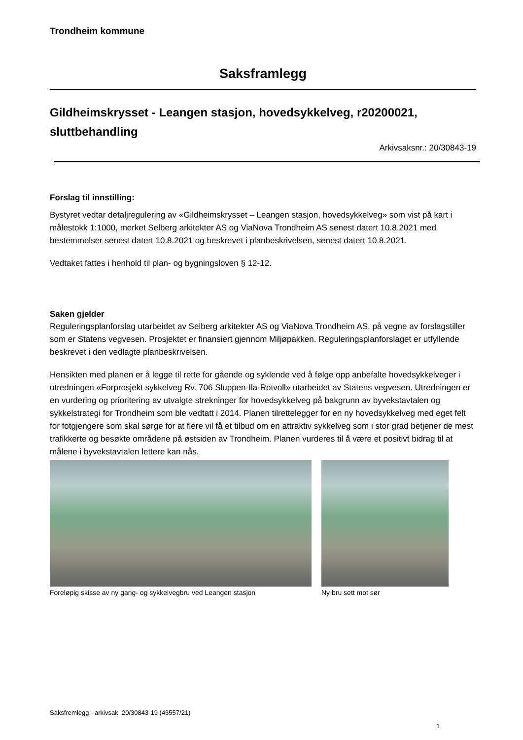Trondheim kommune
Saksframlegg
Gildheimskrysset - Leangen stasjon, hovedsykkelveg, r20200021, sluttbehandling
Arkivsaksnr.: 20/30843-19
Forslag til innstilling:
Bystyret vedtar detaljregulering av «Gildheimskrysset – Leangen stasjon, hovedsykkelveg» som vist på kart i målestokk 1:1000, merket Selberg arkitekter AS og ViaNova Trondheim AS senest datert 10.8.2021 med bestemmelser senest datert 10.8.2021 og beskrevet i planbeskrivelsen, senest datert 10.8.2021.
Vedtaket fattes i henhold til plan- og bygningsloven § 12-12.
Saken gjelder
Reguleringsplanforslag utarbeidet av Selberg arkitekter AS og ViaNova Trondheim AS, på vegne av forslagstiller som er Statens vegvesen. Prosjektet er finansiert gjennom Miljøpakken. Reguleringsplanforslaget er utfyllende beskrevet i den vedlagte planbeskrivelsen.
Hensikten med planen er å legge til rette for gående og syklende ved å følge opp anbefalte hovedsykkelveger i utredningen «Forprosjekt sykkelveg Rv. 706 Sluppen-Ila-Rotvoll» utarbeidet av Statens vegvesen. Utredningen er en vurdering og prioritering av utvalgte strekninger for hovedsykkelveg på bakgrunn av byvekstavtalen og sykkelstrategi for Trondheim som ble vedtatt i 2014. Planen tilrettelegger for en ny hovedsykkelveg med eget felt for fotgjengere som skal sørge for at flere vil få et tilbud om en attraktiv sykkelveg som i stor grad betjener de mest trafikkerte og besøkte områdene på østsiden av Trondheim. Planen vurderes til å være et positivt bidrag til at målene i byvekstavtalen lettere kan nås.
Foreløpig skisse av ny gang- og sykkelvegbru ved Leangen stasjon
Ny bru sett mot sør
Saksfremlegg - arkivsak 20/30843-19 (43557/21)
1